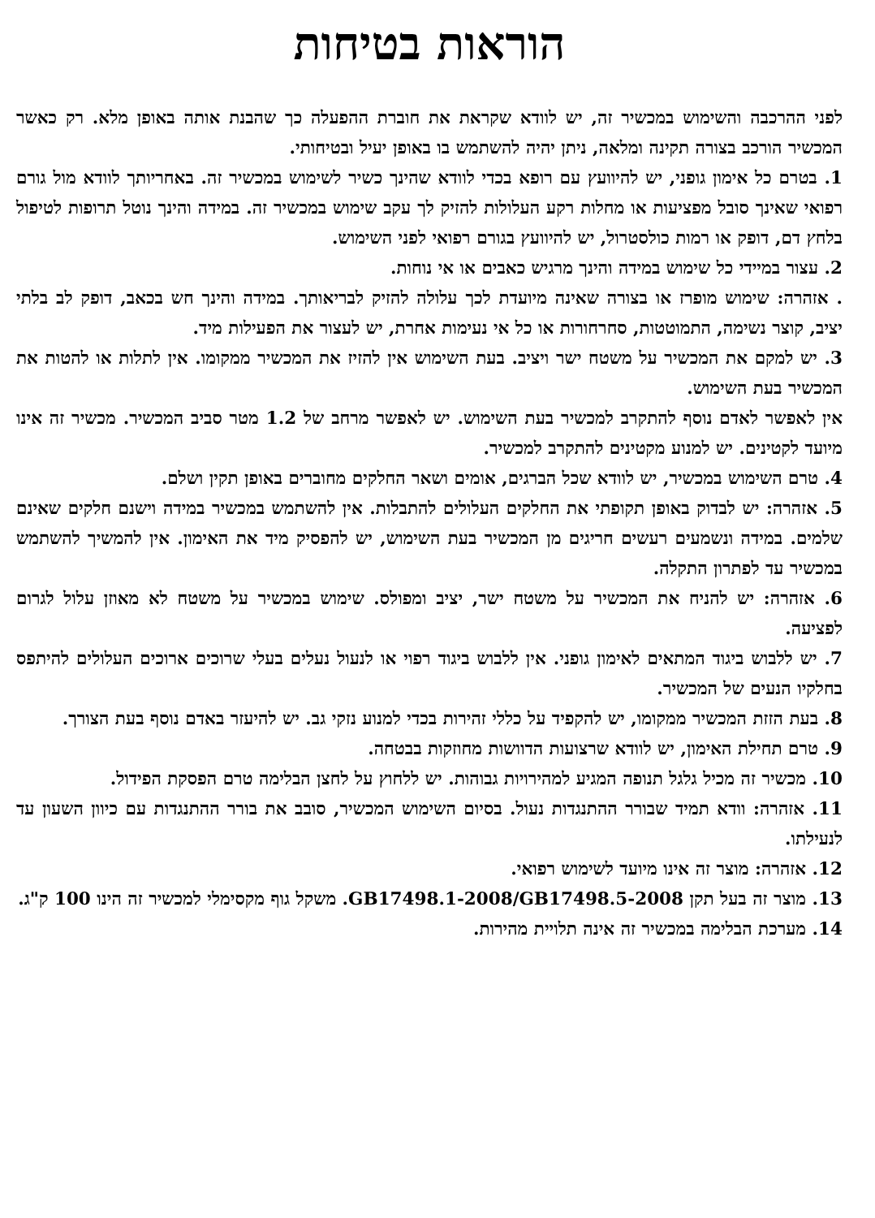הוראות בטיחות
לפני ההרכבה והשימוש במכשיר זה, יש לוודא שקראת את חוברת ההפעלה כך שהבנת אותה באופן מלא. רק כאשר המכשיר הורכב בצורה תקינה ומלאה, ניתן יהיה להשתמש בו באופן יעיל ובטיחותי.
1. בטרם כל אימון גופני, יש להיוועץ עם רופא בכדי לוודא שהינך כשיר לשימוש במכשיר זה. באחריותך לוודא מול גורם רפואי שאינך סובל מפציעות או מחלות רקע העלולות להזיק לך עקב שימוש במכשיר זה. במידה והינך נוטל תרופות לטיפול בלחץ דם, דופק או רמות כולסטרול, יש להיוועץ בגורם רפואי לפני השימוש.
2. עצור במיידי כל שימוש במידה והינך מרגיש כאבים או אי נוחות.
. אזהרה: שימוש מופרז או בצורה שאינה מיועדת לכך עלולה להזיק לבריאותך. במידה והינך חש בכאב, דופק לב בלתי יציב, קוצר נשימה, התמוטטות, סחרחורות או כל אי נעימות אחרת, יש לעצור את הפעילות מיד.
3. יש למקם את המכשיר על משטח ישר ויציב. בעת השימוש אין להזיז את המכשיר ממקומו. אין לתלות או להטות את המכשיר בעת השימוש.
אין לאפשר לאדם נוסף להתקרב למכשיר בעת השימוש. יש לאפשר מרחב של 1.2 מטר סביב המכשיר. מכשיר זה אינו מיועד לקטינים. יש למנוע מקטינים להתקרב למכשיר.
4. טרם השימוש במכשיר, יש לוודא שכל הברגים, אומים ושאר החלקים מחוברים באופן תקין ושלם.
5. אזהרה: יש לבדוק באופן תקופתי את החלקים העלולים להתבלות. אין להשתמש במכשיר במידה וישנם חלקים שאינם שלמים. במידה ונשמעים רעשים חריגים מן המכשיר בעת השימוש, יש להפסיק מיד את האימון. אין להמשיך להשתמש במכשיר עד לפתרון התקלה.
6. אזהרה: יש להניח את המכשיר על משטח ישר, יציב ומפולס. שימוש במכשיר על משטח לא מאוזן עלול לגרום לפציעה.
7. יש ללבוש ביגוד המתאים לאימון גופני. אין ללבוש ביגוד רפוי או לנעול נעלים בעלי שרוכים ארוכים העלולים להיתפס בחלקיו הנעים של המכשיר.
8. בעת הזזת המכשיר ממקומו, יש להקפיד על כללי זהירות בכדי למנוע נזקי גב. יש להיעזר באדם נוסף בעת הצורך.
9. טרם תחילת האימון, יש לוודא שרצועות הדוושות מחוזקות בבטחה.
10. מכשיר זה מכיל גלגל תנופה המגיע למהירויות גבוהות. יש ללחוץ על לחצן הבלימה טרם הפסקת הפידול.
11. אזהרה: וודא תמיד שבורר ההתנגדות נעול. בסיום השימוש המכשיר, סובב את בורר ההתנגדות עם כיוון השעון עד לנעילתו.
12. אזהרה: מוצר זה אינו מיועד לשימוש רפואי.
13. מוצר זה בעל תקן GB17498.1-2008/GB17498.5-2008. משקל גוף מקסימלי למכשיר זה הינו 100 ק"ג.
14. מערכת הבלימה במכשיר זה אינה תלויית מהירות.